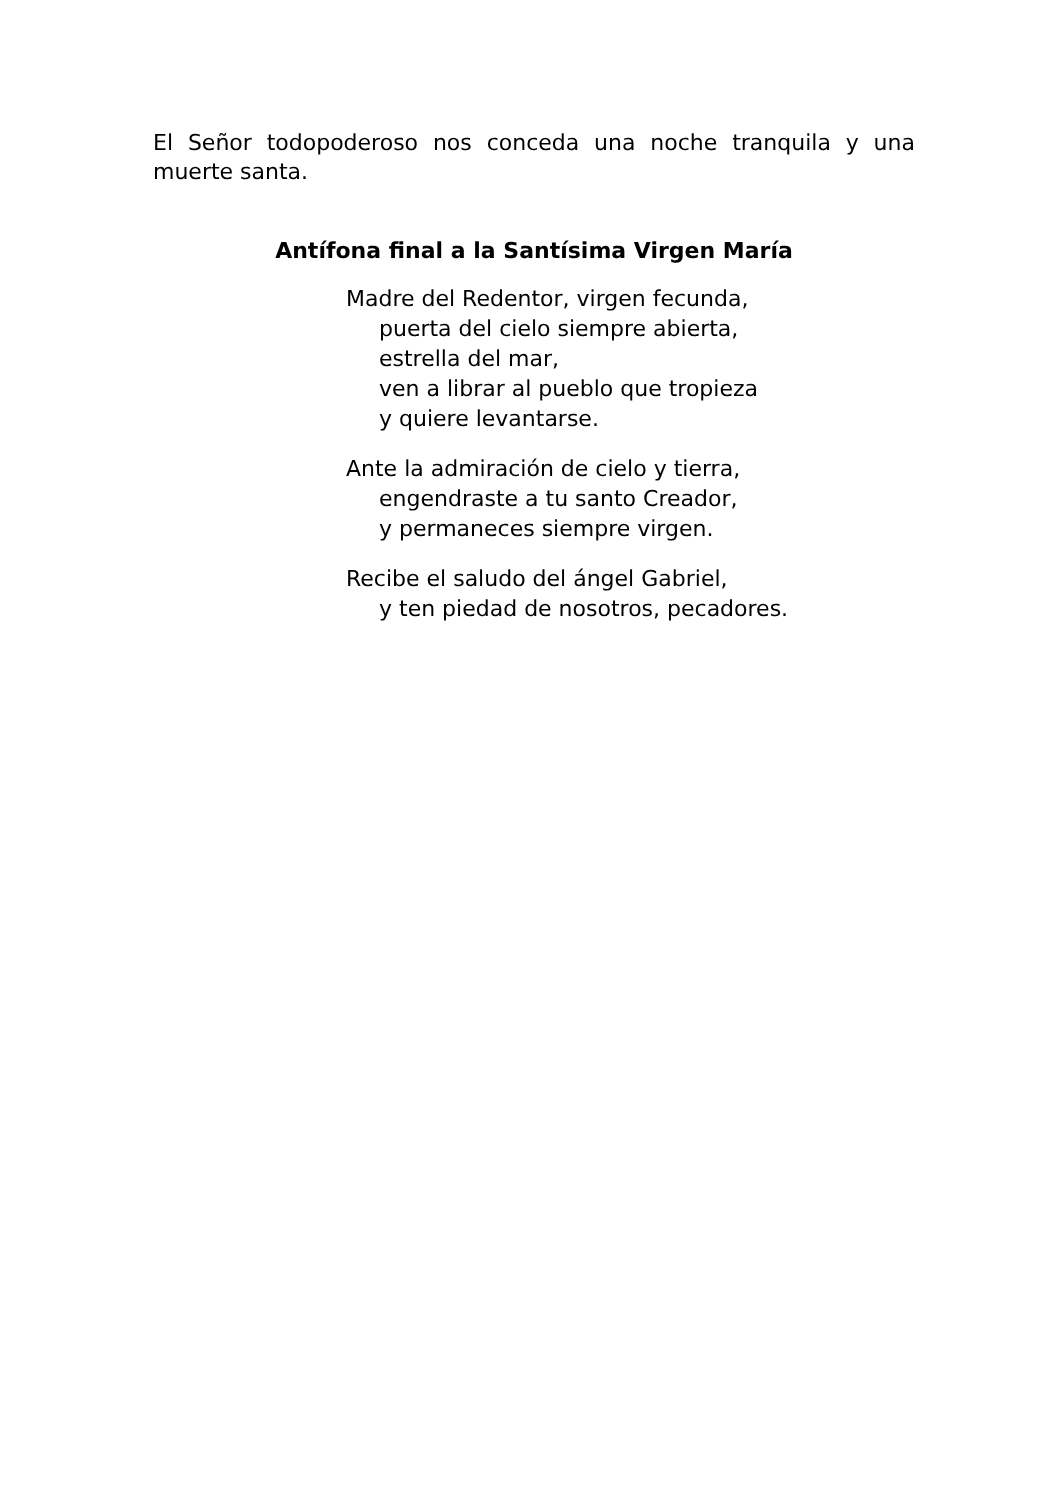El Señor todopoderoso nos conceda una noche tranquila y una muerte santa.
Antífona final a la Santísima Virgen María
Madre del Redentor, virgen fecunda,
puerta del cielo siempre abierta,
estrella del mar,
ven a librar al pueblo que tropieza
y quiere levantarse.
Ante la admiración de cielo y tierra,
engendraste a tu santo Creador,
y permaneces siempre virgen.
Recibe el saludo del ángel Gabriel,
y ten piedad de nosotros, pecadores.